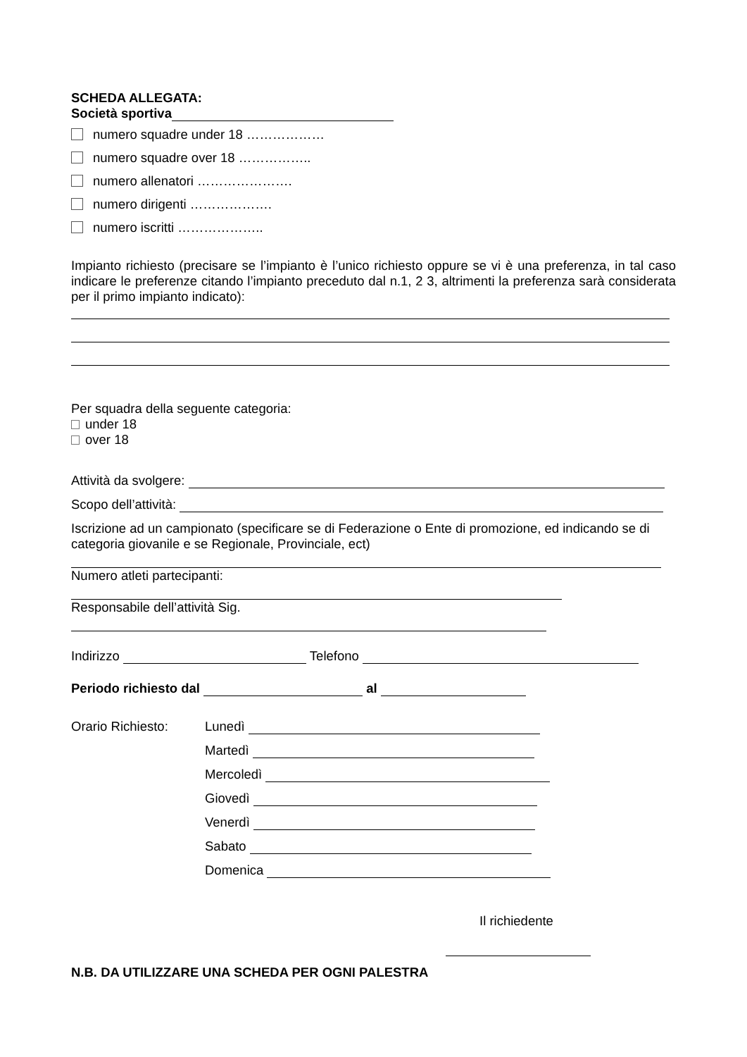SCHEDA ALLEGATA:
Società sportiva
numero squadre under 18 ………………
numero squadre over 18 ……………..
numero allenatori ………………….
numero dirigenti ……………….
numero iscritti ………………..
Impianto richiesto (precisare se l’impianto è l’unico richiesto oppure se vi è una preferenza, in tal caso indicare le preferenze citando l’impianto preceduto dal n.1, 2 3, altrimenti la preferenza sarà considerata per il primo impianto indicato):
Per squadra della seguente categoria:
under 18
over 18
Attività da svolgere:
Scopo dell’attività:
Iscrizione ad un campionato (specificare se di Federazione o Ente di promozione, ed indicando se di categoria giovanile e se Regionale, Provinciale, ect)
Numero atleti partecipanti:
Responsabile dell’attività Sig.
Indirizzo Telefono
Periodo richiesto dal al
Orario Richiesto: Lunedì
Martedì
Mercoledì
Giovedì
Venerdì
Sabato
Domenica
Il richiedente
N.B. DA UTILIZZARE UNA SCHEDA PER OGNI PALESTRA